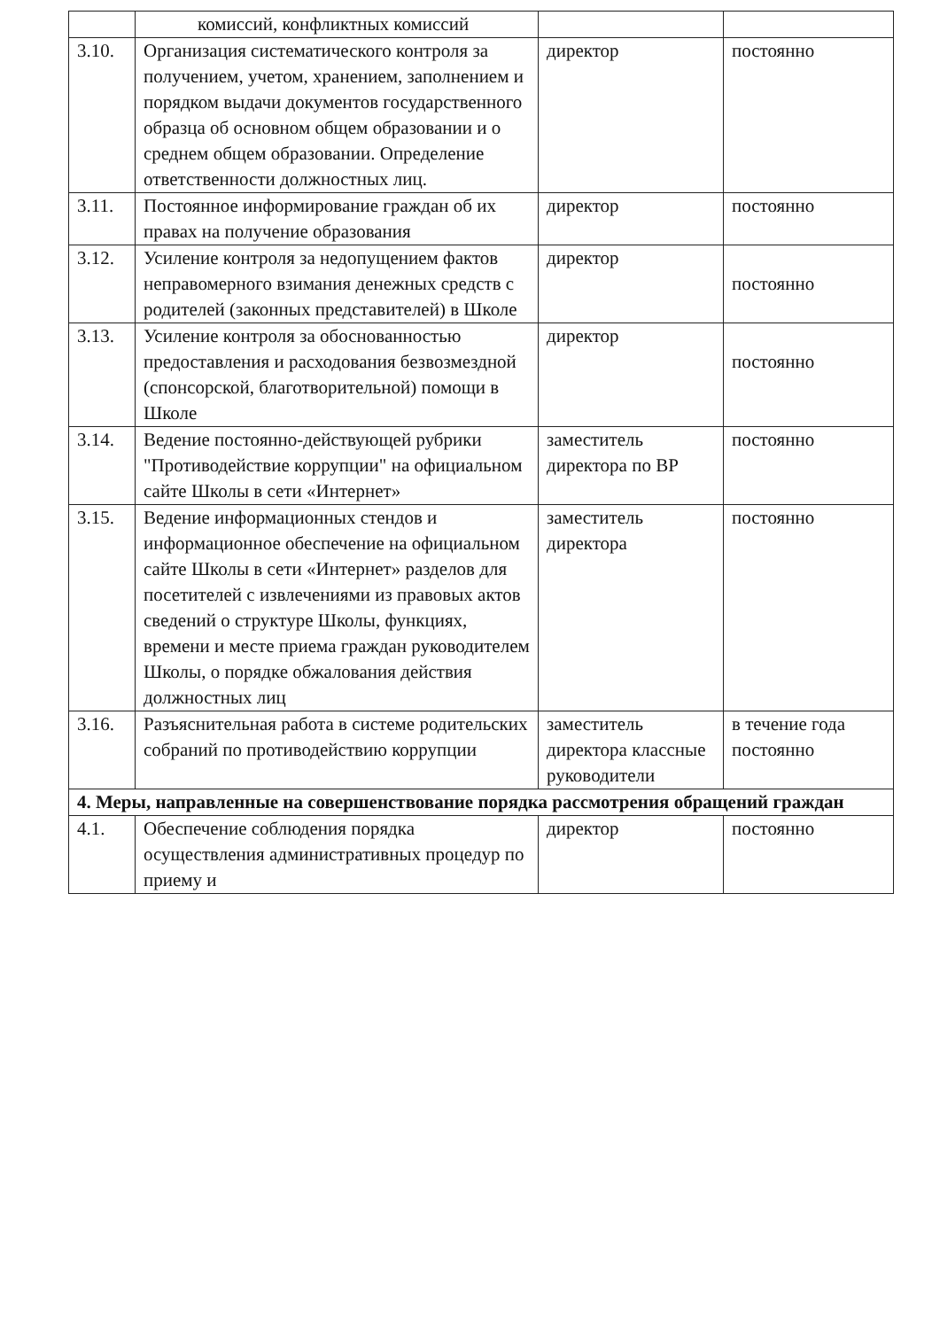| | комиссий, конфликтных комиссий | | |
| 3.10. | Организация систематического контроля за получением, учетом, хранением, заполнением и порядком выдачи документов государственного образца об основном общем образовании и о среднем общем образовании. Определение ответственности должностных лиц. | директор | постоянно |
| 3.11. | Постоянное информирование граждан об их правах на получение образования | директор | постоянно |
| 3.12. | Усиление контроля за недопущением фактов неправомерного взимания денежных средств с родителей (законных представителей) в Школе | директор | постоянно |
| 3.13. | Усиление контроля за обоснованностью предоставления и расходования безвозмездной (спонсорской, благотворительной) помощи в Школе | директор | постоянно |
| 3.14. | Ведение постоянно-действующей рубрики "Противодействие коррупции" на официальном сайте Школы в сети «Интернет» | заместитель директора по ВР | постоянно |
| 3.15. | Ведение информационных стендов и информационное обеспечение на официальном сайте Школы в сети «Интернет» разделов для посетителей с извлечениями из правовых актов сведений о структуре Школы, функциях, времени и месте приема граждан руководителем Школы, о порядке обжалования действия должностных лиц | заместитель директора | постоянно |
| 3.16. | Разъяснительная работа в системе родительских собраний по противодействию коррупции | заместитель директора классные руководители | в течение года постоянно |
| 4. Меры, направленные на совершенствование порядка рассмотрения обращений граждан | | | |
| 4.1. | Обеспечение соблюдения порядка осуществления административных процедур по приему и | директор | постоянно |